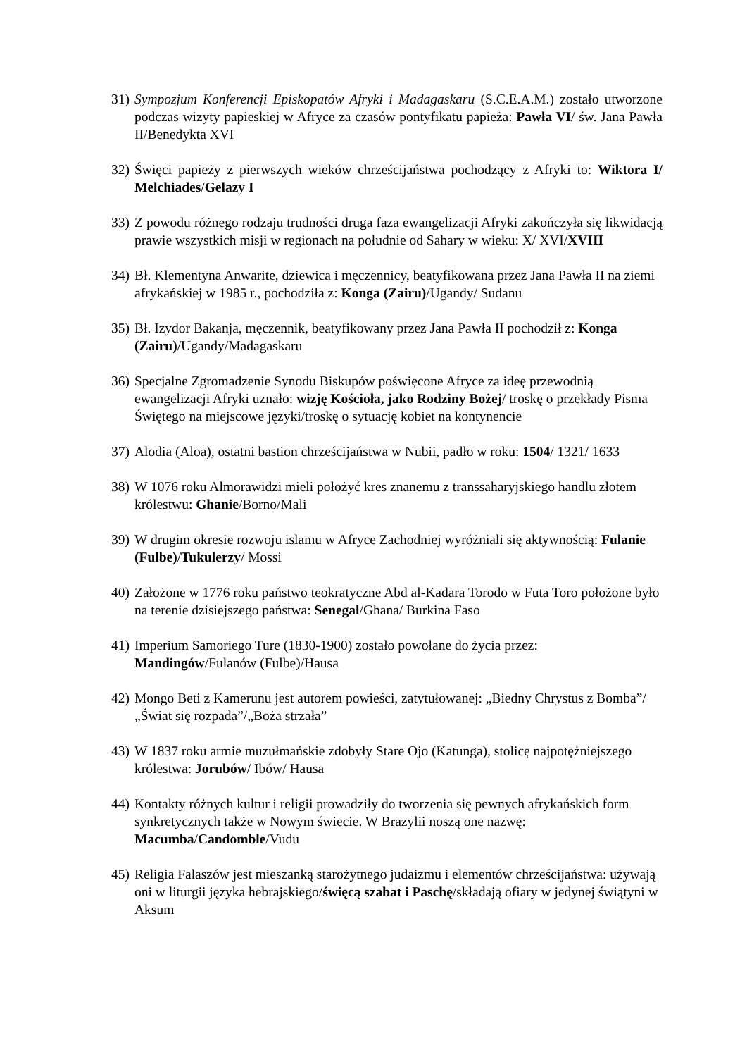31)
Sympozjum Konferencji Episkopatów Afryki i Madagaskaru (S.C.E.A.M.) zostało utworzone podczas wizyty papieskiej w Afryce za czasów pontyfikatu papieża: Pawła VI/ św. Jana Pawła II/Benedykta XVI
32)
Święci papieży z pierwszych wieków chrześcijaństwa pochodzący z Afryki to: Wiktora I/ Melchiades/Gelazy I
33)
Z powodu różnego rodzaju trudności druga faza ewangelizacji Afryki zakończyła się likwidacją prawie wszystkich misji w regionach na południe od Sahary w wieku: X/ XVI/XVIII
34)
Bł. Klementyna Anwarite, dziewica i męczennicy, beatyfikowana przez Jana Pawła II na ziemi afrykańskiej w 1985 r., pochodziła z: Konga (Zairu)/Ugandy/ Sudanu
35)
Bł. Izydor Bakanja, męczennik, beatyfikowany przez Jana Pawła II pochodził z: Konga (Zairu)/Ugandy/Madagaskaru
36)
Specjalne Zgromadzenie Synodu Biskupów poświęcone Afryce za ideę przewodnią ewangelizacji Afryki uznało: wizję Kościoła, jako Rodziny Bożej/ troskę o przekłady Pisma Świętego na miejscowe języki/troskę o sytuację kobiet na kontynencie
37)
Alodia (Aloa), ostatni bastion chrześcijaństwa w Nubii, padło w roku: 1504/ 1321/ 1633
38)
W 1076 roku Almorawidzi mieli położyć kres znanemu z transsaharyjskiego handlu złotem królestwu: Ghanie/Borno/Mali
39)
W drugim okresie rozwoju islamu w Afryce Zachodniej wyróżniali się aktywnością: Fulanie (Fulbe)/Tukulerzy/ Mossi
40)
Założone w 1776 roku państwo teokratyczne Abd al-Kadara Torodo w Futa Toro położone było na terenie dzisiejszego państwa: Senegal/Ghana/ Burkina Faso
41)
Imperium Samoriego Ture (1830-1900) zostało powołane do życia przez: Mandingów/Fulanów (Fulbe)/Hausa
42)
Mongo Beti z Kamerunu jest autorem powieści, zatytułowanej: „Biedny Chrystus z Bomba”/„Świat się rozpada”/„Boża strzała”
43)
W 1837 roku armie muzułmańskie zdobyły Stare Ojo (Katunga), stolicę najpotężniejszego królestwa: Jorubów/ Ibów/ Hausa
44)
Kontakty różnych kultur i religii prowadziły do tworzenia się pewnych afrykańskich form synkretycznych także w Nowym świecie. W Brazylii noszą one nazwę: Macumba/Candomble/Vudu
45)
Religia Falaszów jest mieszanką starożytnego judaizmu i elementów chrześcijaństwa: używają oni w liturgii języka hebrajskiego/święcą szabat i Paschę/składają ofiary w jedynej świątyni w Aksum